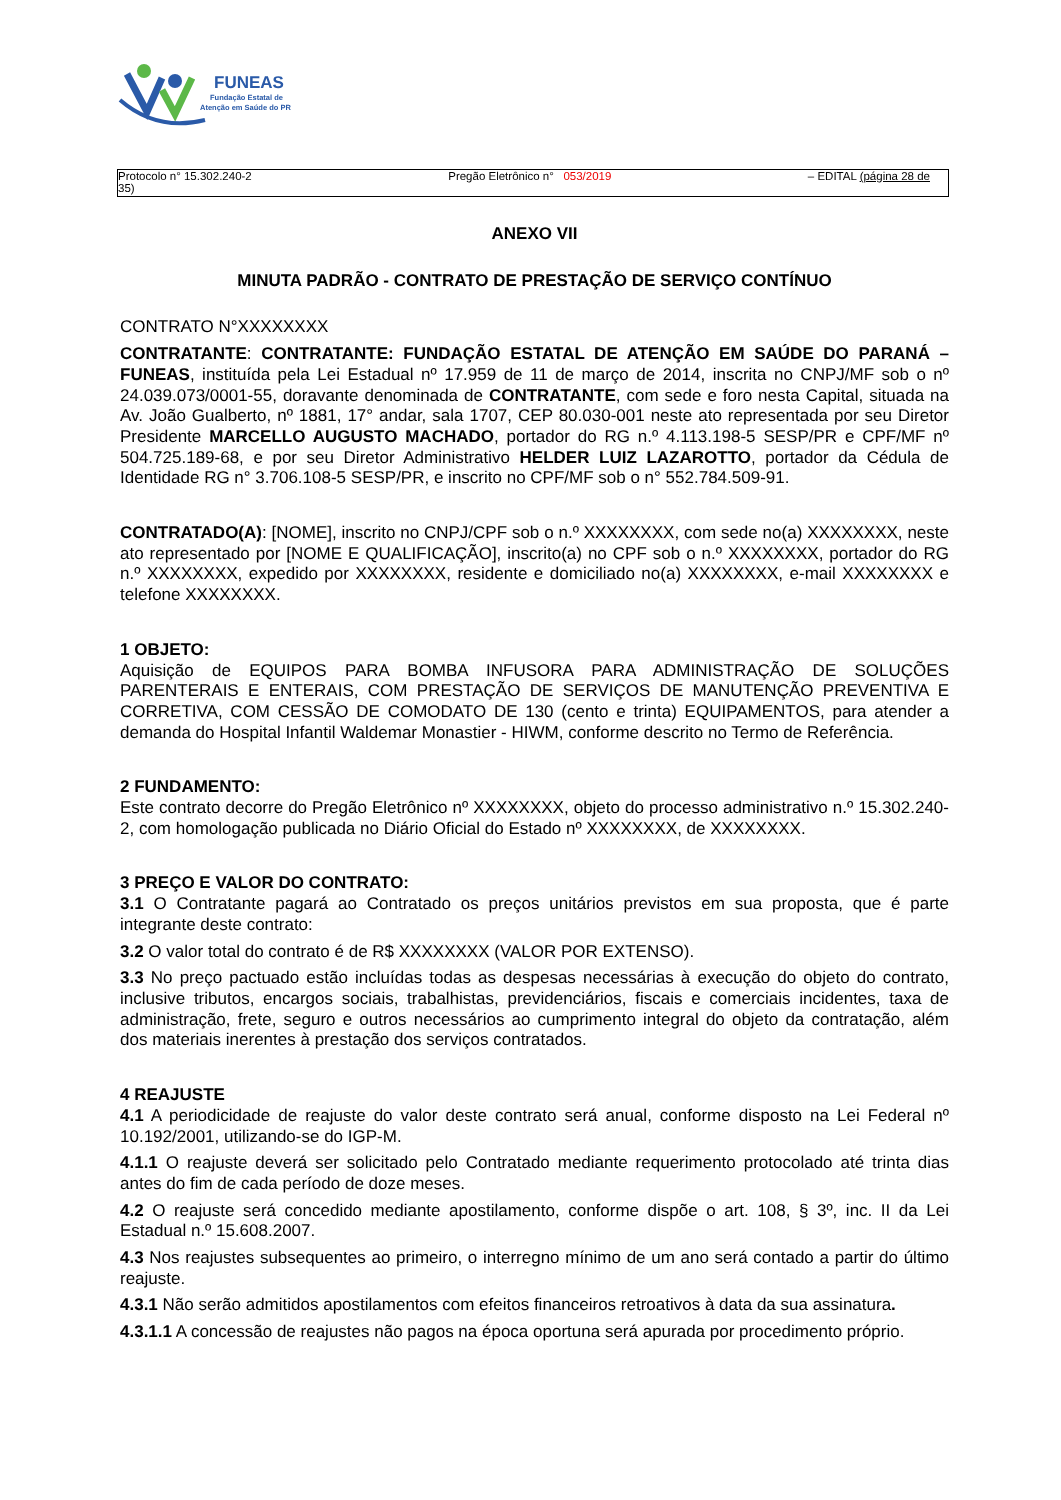FUNEAS
Fundação Estatal de
Atenção em Saúde do PR
Protocolo n° 15.302.240-2
35) Pregão Eletrônico n° 053/2019 – EDITAL (página 28 de
ANEXO VII
MINUTA PADRÃO - CONTRATO DE PRESTAÇÃO DE SERVIÇO CONTÍNUO
CONTRATO N°XXXXXXXX
CONTRATANTE: CONTRATANTE: FUNDAÇÃO ESTATAL DE ATENÇÃO EM SAÚDE DO PARANÁ – FUNEAS, instituída pela Lei Estadual nº 17.959 de 11 de março de 2014, inscrita no CNPJ/MF sob o nº 24.039.073/0001-55, doravante denominada de CONTRATANTE, com sede e foro nesta Capital, situada na Av. João Gualberto, nº 1881, 17° andar, sala 1707, CEP 80.030-001 neste ato representada por seu Diretor Presidente MARCELLO AUGUSTO MACHADO, portador do RG n.º 4.113.198-5 SESP/PR e CPF/MF nº 504.725.189-68, e por seu Diretor Administrativo HELDER LUIZ LAZAROTTO, portador da Cédula de Identidade RG n° 3.706.108-5 SESP/PR, e inscrito no CPF/MF sob o n° 552.784.509-91.
CONTRATADO(A): [NOME], inscrito no CNPJ/CPF sob o n.º XXXXXXXX, com sede no(a) XXXXXXXX, neste ato representado por [NOME E QUALIFICAÇÃO], inscrito(a) no CPF sob o n.º XXXXXXXX, portador do RG n.º XXXXXXXX, expedido por XXXXXXXX, residente e domiciliado no(a) XXXXXXXX, e-mail XXXXXXXX e telefone XXXXXXXX.
1 OBJETO:
Aquisição de EQUIPOS PARA BOMBA INFUSORA PARA ADMINISTRAÇÃO DE SOLUÇÕES PARENTERAIS E ENTERAIS, COM PRESTAÇÃO DE SERVIÇOS DE MANUTENÇÃO PREVENTIVA E CORRETIVA, COM CESSÃO DE COMODATO DE 130 (cento e trinta) EQUIPAMENTOS, para atender a demanda do Hospital Infantil Waldemar Monastier - HIWM, conforme descrito no Termo de Referência.
2 FUNDAMENTO:
Este contrato decorre do Pregão Eletrônico nº XXXXXXXX, objeto do processo administrativo n.º 15.302.240-2, com homologação publicada no Diário Oficial do Estado nº XXXXXXXX, de XXXXXXXX.
3 PREÇO E VALOR DO CONTRATO:
3.1 O Contratante pagará ao Contratado os preços unitários previstos em sua proposta, que é parte integrante deste contrato:
3.2 O valor total do contrato é de R$ XXXXXXXX (VALOR POR EXTENSO).
3.3 No preço pactuado estão incluídas todas as despesas necessárias à execução do objeto do contrato, inclusive tributos, encargos sociais, trabalhistas, previdenciários, fiscais e comerciais incidentes, taxa de administração, frete, seguro e outros necessários ao cumprimento integral do objeto da contratação, além dos materiais inerentes à prestação dos serviços contratados.
4 REAJUSTE
4.1 A periodicidade de reajuste do valor deste contrato será anual, conforme disposto na Lei Federal nº 10.192/2001, utilizando-se do IGP-M.
4.1.1 O reajuste deverá ser solicitado pelo Contratado mediante requerimento protocolado até trinta dias antes do fim de cada período de doze meses.
4.2 O reajuste será concedido mediante apostilamento, conforme dispõe o art. 108, § 3º, inc. II da Lei Estadual n.º 15.608.2007.
4.3 Nos reajustes subsequentes ao primeiro, o interregno mínimo de um ano será contado a partir do último reajuste.
4.3.1 Não serão admitidos apostilamentos com efeitos financeiros retroativos à data da sua assinatura.
4.3.1.1 A concessão de reajustes não pagos na época oportuna será apurada por procedimento próprio.